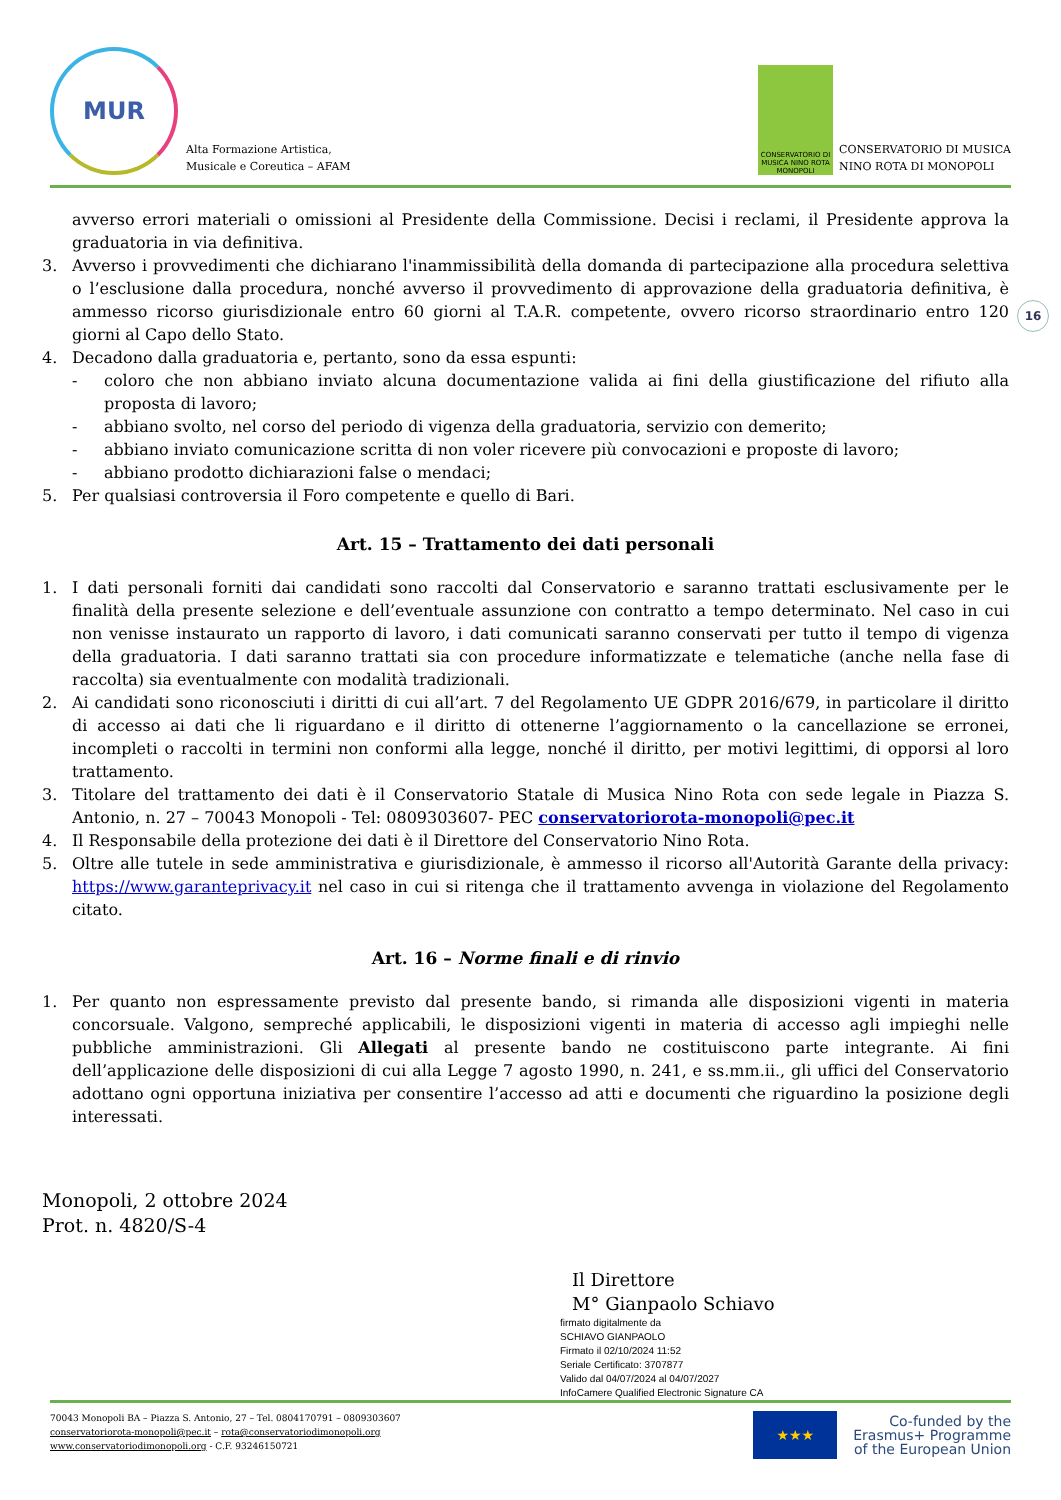MUR
Alta Formazione Artistica,
Musicale e Coreutica – AFAM
CONSERVATORIO DI MUSICA NINO ROTA MONOPOLI
CONSERVATORIO DI MUSICA
NINO ROTA DI MONOPOLI
16
avverso errori materiali o omissioni al Presidente della Commissione. Decisi i reclami, il Presidente approva la graduatoria in via definitiva.
3. Avverso i provvedimenti che dichiarano l'inammissibilità della domanda di partecipazione alla procedura selettiva o l’esclusione dalla procedura, nonché avverso il provvedimento di approvazione della graduatoria definitiva, è ammesso ricorso giurisdizionale entro 60 giorni al T.A.R. competente, ovvero ricorso straordinario entro 120 giorni al Capo dello Stato.
4. Decadono dalla graduatoria e, pertanto, sono da essa espunti:
- coloro che non abbiano inviato alcuna documentazione valida ai fini della giustificazione del rifiuto alla proposta di lavoro;
- abbiano svolto, nel corso del periodo di vigenza della graduatoria, servizio con demerito;
- abbiano inviato comunicazione scritta di non voler ricevere più convocazioni e proposte di lavoro;
- abbiano prodotto dichiarazioni false o mendaci;
5. Per qualsiasi controversia il Foro competente e quello di Bari.
Art. 15 – Trattamento dei dati personali
1. I dati personali forniti dai candidati sono raccolti dal Conservatorio e saranno trattati esclusivamente per le finalità della presente selezione e dell’eventuale assunzione con contratto a tempo determinato. Nel caso in cui non venisse instaurato un rapporto di lavoro, i dati comunicati saranno conservati per tutto il tempo di vigenza della graduatoria. I dati saranno trattati sia con procedure informatizzate e telematiche (anche nella fase di raccolta) sia eventualmente con modalità tradizionali.
2. Ai candidati sono riconosciuti i diritti di cui all’art. 7 del Regolamento UE GDPR 2016/679, in particolare il diritto di accesso ai dati che li riguardano e il diritto di ottenerne l’aggiornamento o la cancellazione se erronei, incompleti o raccolti in termini non conformi alla legge, nonché il diritto, per motivi legittimi, di opporsi al loro trattamento.
3. Titolare del trattamento dei dati è il Conservatorio Statale di Musica Nino Rota con sede legale in Piazza S. Antonio, n. 27 – 70043 Monopoli - Tel: 0809303607- PEC conservatoriorota-monopoli@pec.it
4. Il Responsabile della protezione dei dati è il Direttore del Conservatorio Nino Rota.
5. Oltre alle tutele in sede amministrativa e giurisdizionale, è ammesso il ricorso all'Autorità Garante della privacy: https://www.garanteprivacy.it nel caso in cui si ritenga che il trattamento avvenga in violazione del Regolamento citato.
Art. 16 – Norme finali e di rinvio
1. Per quanto non espressamente previsto dal presente bando, si rimanda alle disposizioni vigenti in materia concorsuale. Valgono, sempreché applicabili, le disposizioni vigenti in materia di accesso agli impieghi nelle pubbliche amministrazioni. Gli Allegati al presente bando ne costituiscono parte integrante. Ai fini dell’applicazione delle disposizioni di cui alla Legge 7 agosto 1990, n. 241, e ss.mm.ii., gli uffici del Conservatorio adottano ogni opportuna iniziativa per consentire l’accesso ad atti e documenti che riguardino la posizione degli interessati.
Monopoli, 2 ottobre 2024
Prot. n. 4820/S-4
Il Direttore
M° Gianpaolo Schiavo
firmato digitalmente da
SCHIAVO GIANPAOLO
Firmato il 02/10/2024 11:52
Seriale Certificato: 3707877
Valido dal 04/07/2024 al 04/07/2027
InfoCamere Qualified Electronic Signature CA
70043 Monopoli BA – Piazza S. Antonio, 27 – Tel. 0804170791 – 0809303607
conservatoriorota-monopoli@pec.it – rota@conservatoriodimonopoli.org
www.conservatoriodimonopoli.org - C.F. 93246150721
★★★
Co-funded by the
Erasmus+ Programme
of the European Union